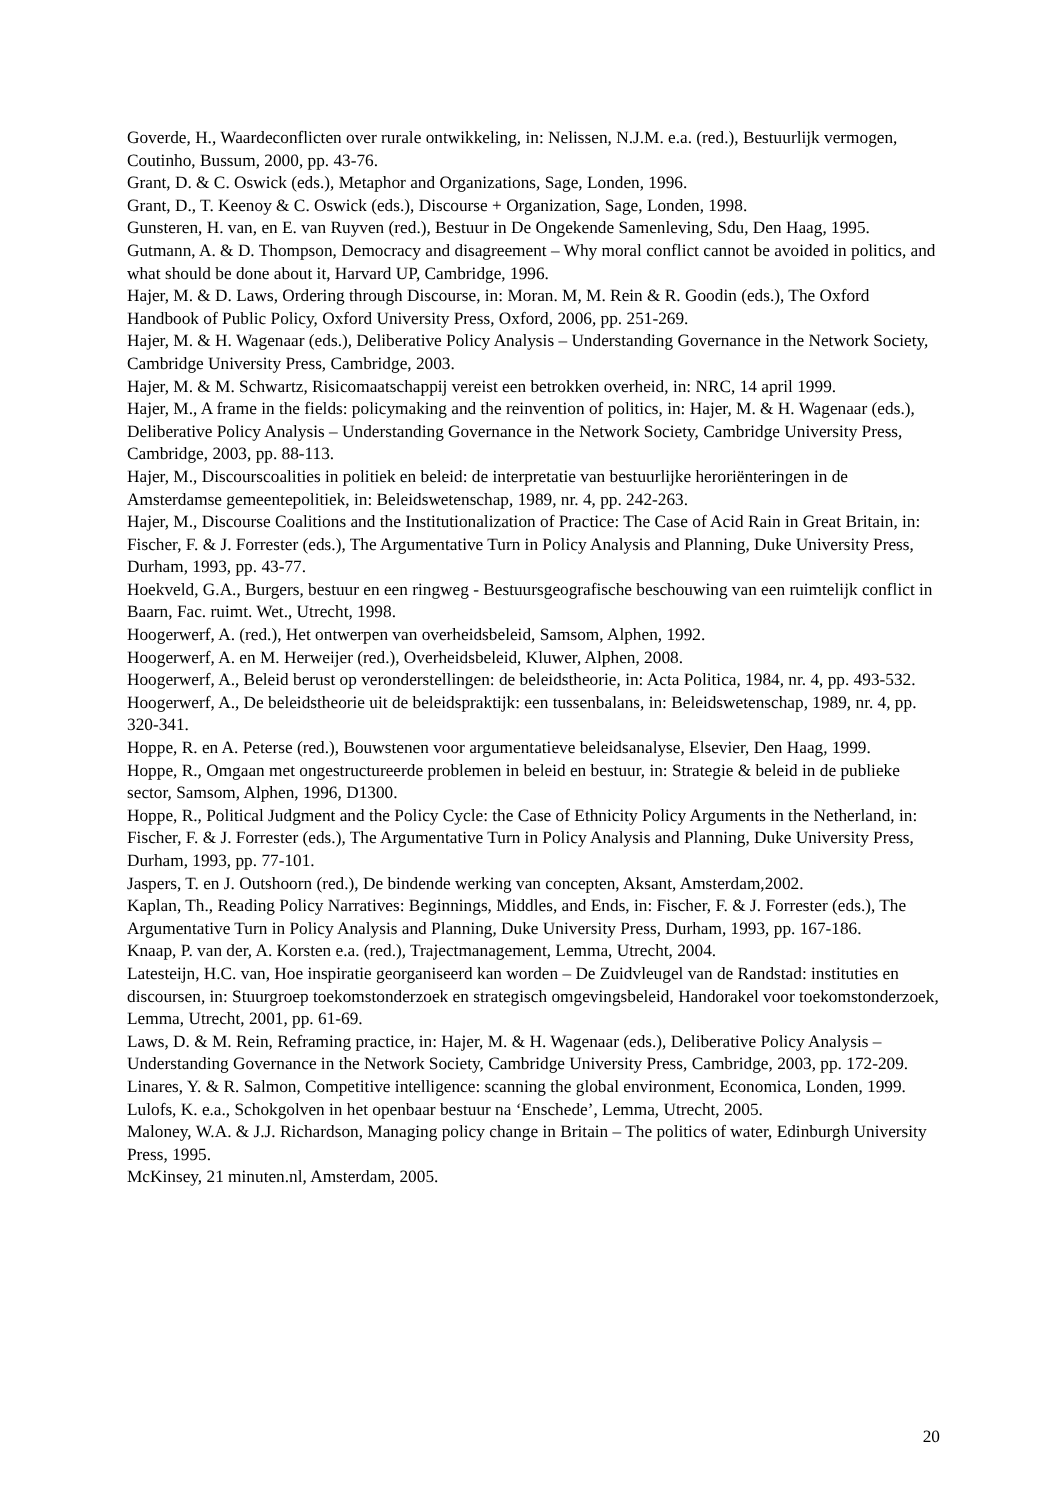Goverde, H., Waardeconflicten over rurale ontwikkeling, in: Nelissen, N.J.M. e.a. (red.), Bestuurlijk vermogen, Coutinho, Bussum, 2000, pp. 43-76.
Grant, D. & C. Oswick (eds.), Metaphor and Organizations, Sage, Londen, 1996.
Grant, D., T. Keenoy & C. Oswick (eds.), Discourse + Organization, Sage, Londen, 1998.
Gunsteren, H. van, en E. van Ruyven (red.), Bestuur in De Ongekende Samenleving, Sdu, Den Haag, 1995.
Gutmann, A. & D. Thompson, Democracy and disagreement – Why moral conflict cannot be avoided in politics, and what should be done about it, Harvard UP, Cambridge, 1996.
Hajer, M. & D. Laws, Ordering through Discourse, in: Moran. M, M. Rein & R. Goodin (eds.), The Oxford Handbook of Public Policy, Oxford University Press, Oxford, 2006, pp. 251-269.
Hajer, M. & H. Wagenaar (eds.), Deliberative Policy Analysis – Understanding Governance in the Network Society, Cambridge University Press, Cambridge, 2003.
Hajer, M. & M. Schwartz, Risicomaatschappij vereist een betrokken overheid, in: NRC, 14 april 1999.
Hajer, M., A frame in the fields: policymaking and the reinvention of politics, in: Hajer, M. & H. Wagenaar (eds.), Deliberative Policy Analysis – Understanding Governance in the Network Society, Cambridge University Press, Cambridge, 2003, pp. 88-113.
Hajer, M., Discourscoalities in politiek en beleid: de interpretatie van bestuurlijke heroriënteringen in de Amsterdamse gemeentepolitiek, in: Beleidswetenschap, 1989, nr. 4, pp. 242-263.
Hajer, M., Discourse Coalitions and the Institutionalization of Practice: The Case of Acid Rain in Great Britain, in: Fischer, F. & J. Forrester (eds.), The Argumentative Turn in Policy Analysis and Planning, Duke University Press, Durham, 1993, pp. 43-77.
Hoekveld, G.A., Burgers, bestuur en een ringweg - Bestuursgeografische beschouwing van een ruimtelijk conflict in Baarn, Fac. ruimt. Wet., Utrecht, 1998.
Hoogerwerf, A. (red.), Het ontwerpen van overheidsbeleid, Samsom, Alphen, 1992.
Hoogerwerf, A. en M. Herweijer (red.), Overheidsbeleid, Kluwer, Alphen, 2008.
Hoogerwerf, A., Beleid berust op veronderstellingen: de beleidstheorie, in: Acta Politica, 1984, nr. 4, pp. 493-532.
Hoogerwerf, A., De beleidstheorie uit de beleidspraktijk: een tussenbalans, in: Beleidswetenschap, 1989, nr. 4, pp. 320-341.
Hoppe, R. en A. Peterse (red.), Bouwstenen voor argumentatieve beleidsanalyse, Elsevier, Den Haag, 1999.
Hoppe, R., Omgaan met ongestructureerde problemen in beleid en bestuur, in: Strategie & beleid in de publieke sector, Samsom, Alphen, 1996, D1300.
Hoppe, R., Political Judgment and the Policy Cycle: the Case of Ethnicity Policy Arguments in the Netherland, in: Fischer, F. & J. Forrester (eds.), The Argumentative Turn in Policy Analysis and Planning, Duke University Press, Durham, 1993, pp. 77-101.
Jaspers, T. en J. Outshoorn (red.), De bindende werking van concepten, Aksant, Amsterdam,2002.
Kaplan, Th., Reading Policy Narratives: Beginnings, Middles, and Ends, in: Fischer, F. & J. Forrester (eds.), The Argumentative Turn in Policy Analysis and Planning, Duke University Press, Durham, 1993, pp. 167-186.
Knaap, P. van der, A. Korsten e.a. (red.), Trajectmanagement, Lemma, Utrecht, 2004.
Latesteijn, H.C. van, Hoe inspiratie georganiseerd kan worden – De Zuidvleugel van de Randstad: instituties en discoursen, in: Stuurgroep toekomstonderzoek en strategisch omgevingsbeleid, Handorakel voor toekomstonderzoek, Lemma, Utrecht, 2001, pp. 61-69.
Laws, D. & M. Rein, Reframing practice, in: Hajer, M. & H. Wagenaar (eds.), Deliberative Policy Analysis – Understanding Governance in the Network Society, Cambridge University Press, Cambridge, 2003, pp. 172-209.
Linares, Y. & R. Salmon, Competitive intelligence: scanning the global environment, Economica, Londen, 1999.
Lulofs, K. e.a., Schokgolven in het openbaar bestuur na ‘Enschede’, Lemma, Utrecht, 2005.
Maloney, W.A. & J.J. Richardson, Managing policy change in Britain – The politics of water, Edinburgh University Press, 1995.
McKinsey, 21 minuten.nl, Amsterdam, 2005.
20